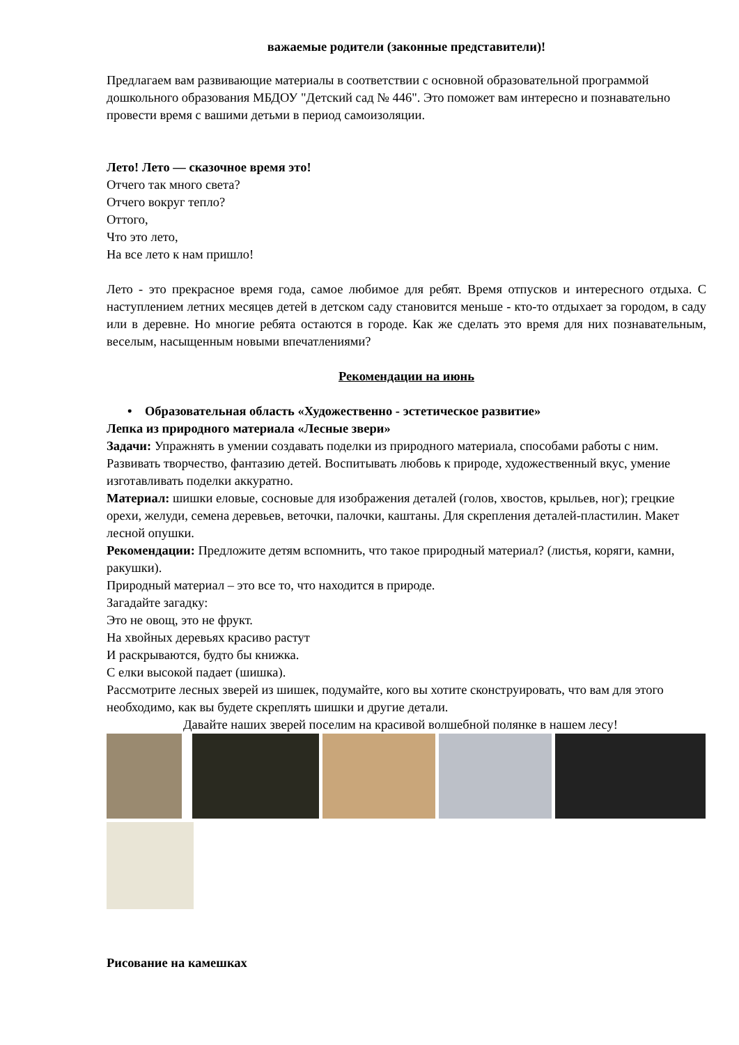важаемые родители (законные представители)!
Предлагаем вам развивающие материалы в соответствии с основной образовательной программой дошкольного образования МБДОУ "Детский сад № 446". Это поможет вам интересно и познавательно провести время с вашими детьми в период самоизоляции.
Лето! Лето — сказочное время это!
Отчего так много света?
Отчего вокруг тепло?
Оттого,
Что это лето,
На все лето к нам пришло!
Лето - это прекрасное время года, самое любимое для ребят. Время отпусков и интересного отдыха. С наступлением летних месяцев детей в детском саду становится меньше - кто-то отдыхает за городом, в саду или в деревне. Но многие ребята остаются в городе. Как же сделать это время для них познавательным, веселым, насыщенным новыми впечатлениями?
Рекомендации на июнь
• Образовательная область «Художественно - эстетическое развитие»
Лепка из природного материала «Лесные звери»
Задачи: Упражнять в умении создавать поделки из природного материала, способами работы с ним. Развивать творчество, фантазию детей. Воспитывать любовь к природе, художественный вкус, умение изготавливать поделки аккуратно.
Материал: шишки еловые, сосновые для изображения деталей (голов, хвостов, крыльев, ног); грецкие орехи, желуди, семена деревьев, веточки, палочки, каштаны. Для скрепления деталей-пластилин. Макет лесной опушки.
Рекомендации: Предложите детям вспомнить, что такое природный материал? (листья, коряги, камни, ракушки).
Природный материал – это все то, что находится в природе.
Загадайте загадку:
Это не овощ, это не фрукт.
На хвойных деревьях красиво растут
И раскрываются, будто бы книжка.
С елки высокой падает (шишка).
Рассмотрите лесных зверей из шишек, подумайте, кого вы хотите сконструировать, что вам для этого необходимо, как вы будете скреплять шишки и другие детали.
Давайте наших зверей поселим на красивой волшебной полянке в нашем лесу!
Рисование на камешках